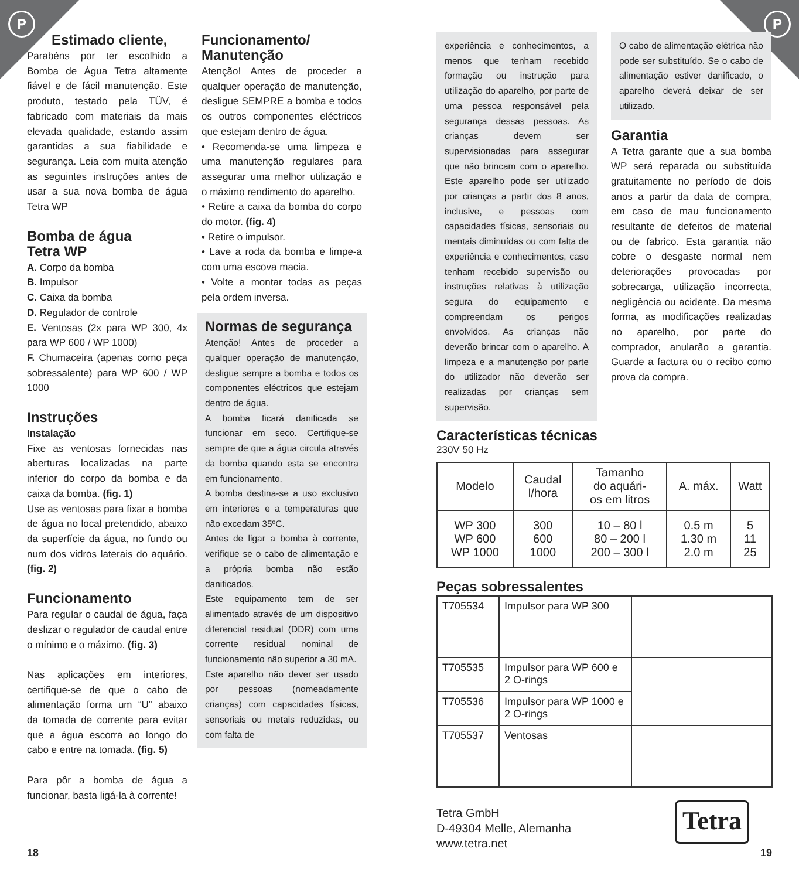P P
Estimado cliente,
Parabéns por ter escolhido a Bomba de Água Tetra altamente fiável e de fácil manutenção. Este produto, testado pela TÜV, é fabricado com materiais da mais elevada qualidade, estando assim garantidas a sua fiabilidade e segurança. Leia com muita atenção as seguintes instruções antes de usar a sua nova bomba de água Tetra WP
Bomba de água
Tetra WP
A. Corpo da bomba
B. Impulsor
C. Caixa da bomba
D. Regulador de controle
E. Ventosas (2x para WP 300, 4x para WP 600 / WP 1000)
F. Chumaceira (apenas como peça sobressalente) para WP 600 / WP 1000
Instruções
Instalação
Fixe as ventosas fornecidas nas aberturas localizadas na parte inferior do corpo da bomba e da caixa da bomba. (fig. 1)
Use as ventosas para fixar a bomba de água no local pretendido, abaixo da superfície da água, no fundo ou num dos vidros laterais do aquário. (fig. 2)
Funcionamento
Para regular o caudal de água, faça deslizar o regulador de caudal entre o mínimo e o máximo. (fig. 3)
Nas aplicações em interiores, certifique-se de que o cabo de alimentação forma um “U” abaixo da tomada de corrente para evitar que a água escorra ao longo do cabo e entre na tomada. (fig. 5)
Para pôr a bomba de água a funcionar, basta ligá-la à corrente!
Funcionamento/
Manutenção
Atenção! Antes de proceder a qualquer operação de manutenção, desligue SEMPRE a bomba e todos os outros componentes eléctricos que estejam dentro de água.
• Recomenda-se uma limpeza e uma manutenção regulares para assegurar uma melhor utilização e o máximo rendimento do aparelho.
• Retire a caixa da bomba do corpo do motor. (fig. 4)
• Retire o impulsor.
• Lave a roda da bomba e limpe-a com uma escova macia.
• Volte a montar todas as peças pela ordem inversa.
Normas de segurança
Atenção! Antes de proceder a qualquer operação de manutenção, desligue sempre a bomba e todos os componentes eléctricos que estejam dentro de água.
A bomba ficará danificada se funcionar em seco. Certifique-se sempre de que a água circula através da bomba quando esta se encontra em funcionamento.
A bomba destina-se a uso exclusivo em interiores e a temperaturas que não excedam 35ºC.
Antes de ligar a bomba à corrente, verifique se o cabo de alimentação e a própria bomba não estão danificados.
Este equipamento tem de ser alimentado através de um dispositivo diferencial residual (DDR) com uma corrente residual nominal de funcionamento não superior a 30 mA.
Este aparelho não dever ser usado por pessoas (nomeadamente crianças) com capacidades físicas, sensoriais ou metais reduzidas, ou com falta de
18
experiência e conhecimentos, a menos que tenham recebido formação ou instrução para utilização do aparelho, por parte de uma pessoa responsável pela segurança dessas pessoas. As crianças devem ser supervisionadas para assegurar que não brincam com o aparelho. Este aparelho pode ser utilizado por crianças a partir dos 8 anos, inclusive, e pessoas com capacidades físicas, sensoriais ou mentais diminuídas ou com falta de experiência e conhecimentos, caso tenham recebido supervisão ou instruções relativas à utilização segura do equipamento e compreendam os perigos envolvidos. As crianças não deverão brincar com o aparelho. A limpeza e a manutenção por parte do utilizador não deverão ser realizadas por crianças sem supervisão.
O cabo de alimentação elétrica não pode ser substituído. Se o cabo de alimentação estiver danificado, o aparelho deverá deixar de ser utilizado.
Garantia
A Tetra garante que a sua bomba WP será reparada ou substituída gratuitamente no período de dois anos a partir da data de compra, em caso de mau funcionamento resultante de defeitos de material ou de fabrico. Esta garantia não cobre o desgaste normal nem deteriorações provocadas por sobrecarga, utilização incorrecta, negligência ou acidente. Da mesma forma, as modificações realizadas no aparelho, por parte do comprador, anularão a garantia. Guarde a factura ou o recibo como prova da compra.
Características técnicas
230V 50 Hz
| Modelo | Caudal l/hora | Tamanho do aquári- os em litros | A. máx. | Watt |
| --- | --- | --- | --- | --- |
| WP 300 WP 600 WP 1000 | 300 600 1000 | 10 – 80 l 80 – 200 l 200 – 300 l | 0.5 m 1.30 m 2.0 m | 5 11 25 |
Peças sobressalentes
| T705534 | Impulsor para WP 300 | |
| T705535 | Impulsor para WP 600 e 2 O-rings | |
| T705536 | Impulsor para WP 1000 e 2 O-rings | |
| T705537 | Ventosas | |
Tetra GmbH
D-49304 Melle, Alemanha
www.tetra.net
Tetra
19